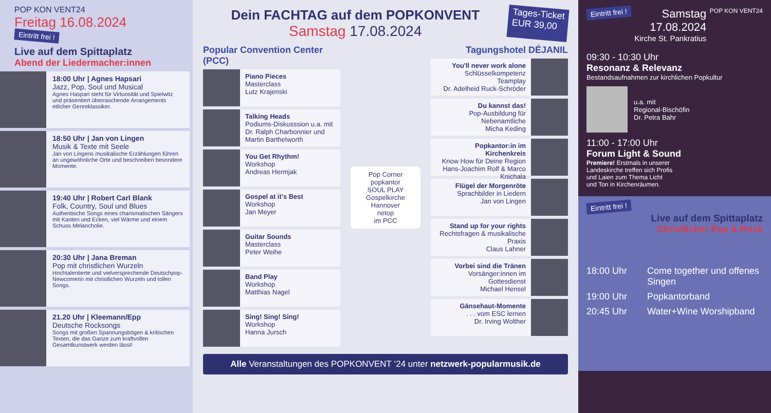POP KON VENT24
Freitag 16.08.2024
Eintritt frei !
Live auf dem Spittaplatz
Abend der Liedermacher:innen
18:00 Uhr | Agnes Hapsari
Jazz, Pop, Soul und Musical
Agnes Haspari steht für Virtuosität und Spielwitz und präsentiert überraschende Arrangements etlicher Genreklassiker.
18:50 Uhr | Jan von Lingen
Musik & Texte mit Seele
Jan von Lingens musikalische Erzählungen führen an ungewöhnliche Orte und beschreiben besondere Momente.
19:40 Uhr | Robert Carl Blank
Folk, Country, Soul und Blues
Authentische Songs eines charismatischen Sängers mit Kanten und Ecken, viel Wärme und einem Schuss Melancholie.
20:30 Uhr | Jana Breman
Pop mit christlichen Wurzeln
Hochtalentierte und vielversprechende Deutschpop-Newcomerin mit christlichen Wurzeln und tollen Songs.
21.20 Uhr | Kleemann/Epp
Deutsche Rocksongs
Songs mit großen Spannungsbögen & kritischen Texten, die das Ganze zum kraftvollen Gesamtkunstwerk werden lässt!
Dein FACHTAG auf dem POPKONVENT
Samstag 17.08.2024
Tages-Ticket
EUR 39,00
Popular Convention Center (PCC)
Piano Pieces
Masterclass
Lutz Krajenski
Talking Heads
Podiums-Diskusssion u.a. mit Dr. Ralph Charbonnier und Martin Barthelworth
You Get Rhythm!
Workshop
Andreas Hermjak
Gospel at it's Best
Workshop
Jan Meyer
Guitar Sounds
Masterclass
Peter Weihe
Band Play
Workshop
Matthias Nagel
Sing! Sing! Sing!
Workshop
Hanna Jursch
Pop Corner
popkantor
SOUL PLAY
Gospelkirche Hannover
netop
im PCC
Tagungshotel DÉJANIL
You'll never work alone
Schlüsselkompetenz Teamplay
Dr. Adelheid Ruck-Schröder
Du kannst das!
Pop-Ausbildung für Nebenamtliche
Micha Keding
Popkantor:in im Kirchenkreis
Know How für Deine Region
Hans-Joachim Rolf & Marco Knichala
Flügel der Morgenröte
Sprachbilder in Liedern
Jan von Lingen
Stand up for your rights
Rechtsfragen & musikalische Praxis
Claus Lahner
Vorbei sind die Tränen
Vorsänger:innen im Gottesdienst
Michael Hensel
Gänsehaut-Momente
. . . vom ESC lernen
Dr. Irving Wolther
Alle Veranstaltungen des POPKONVENT ‘24 unter netzwerk-popularmusik.de
Eintritt frei !
Samstag
17.08.2024
Kirche St. Pankratius
POP KON VENT24
09:30 - 10:30 Uhr
Resonanz & Relevanz
Bestandsaufnahmen zur kirchlichen Popkultur
u.a. mit
Regional-Bischöfin
Dr. Petra Bahr
11:00 - 17:00 Uhr
Forum Light & Sound
Premiere! Erstmals in unserer Landeskirche treffen sich Profis und Laien zum Thema Licht und Ton in Kirchenräumen.
Eintritt frei !
Live auf dem Spittaplatz
Christlicher Pop & Rock
18:00 Uhr Come together und offenes Singen 19:00 Uhr Popkantorband 20:45 Uhr Water+Wine Worshipband